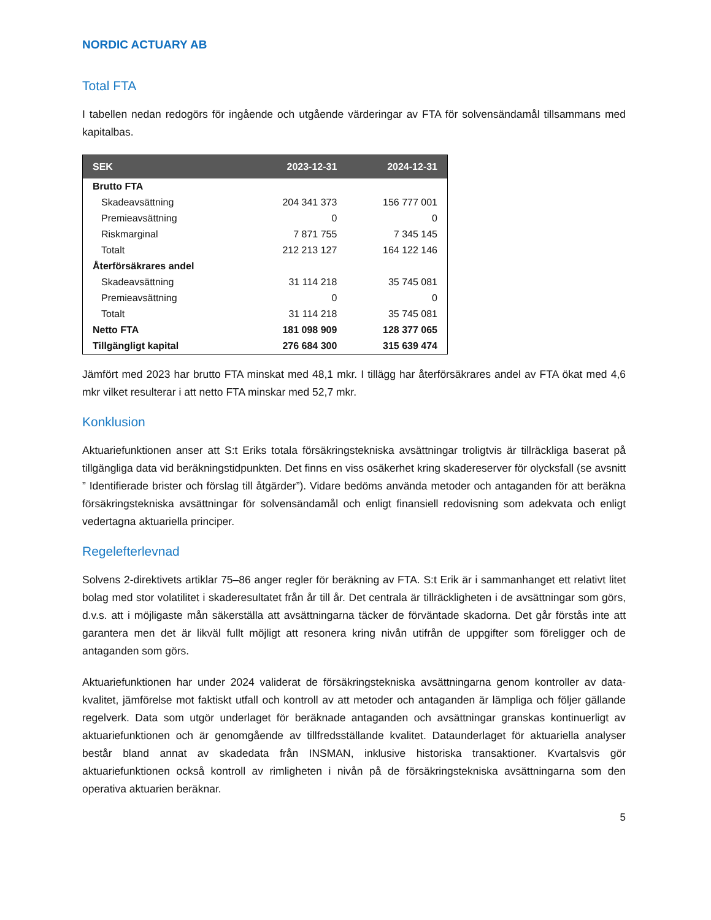NORDIC ACTUARY AB
Total FTA
I tabellen nedan redogörs för ingående och utgående värderingar av FTA för solvensändamål tillsammans med kapitalbas.
| SEK | 2023-12-31 | 2024-12-31 |
| --- | --- | --- |
| Brutto FTA | | |
| Skadeavsättning | 204 341 373 | 156 777 001 |
| Premieavsättning | 0 | 0 |
| Riskmarginal | 7 871 755 | 7 345 145 |
| Totalt | 212 213 127 | 164 122 146 |
| Återförsäkrares andel | | |
| Skadeavsättning | 31 114 218 | 35 745 081 |
| Premieavsättning | 0 | 0 |
| Totalt | 31 114 218 | 35 745 081 |
| Netto FTA | 181 098 909 | 128 377 065 |
| Tillgängligt kapital | 276 684 300 | 315 639 474 |
Jämfört med 2023 har brutto FTA minskat med 48,1 mkr. I tillägg har återförsäkrares andel av FTA ökat med 4,6 mkr vilket resulterar i att netto FTA minskar med 52,7 mkr.
Konklusion
Aktuariefunktionen anser att S:t Eriks totala försäkringstekniska avsättningar troligtvis är tillräckliga baserat på tillgängliga data vid beräkningstidpunkten. Det finns en viss osäkerhet kring skadereserver för olycksfall (se avsnitt ” Identifierade brister och förslag till åtgärder”). Vidare bedöms använda metoder och antaganden för att beräkna försäkringstekniska avsättningar för solvensändamål och enligt finansiell redovisning som adekvata och enligt vedertagna aktuariella principer.
Regelefterlevnad
Solvens 2-direktivets artiklar 75–86 anger regler för beräkning av FTA. S:t Erik är i sammanhanget ett relativt litet bolag med stor volatilitet i skaderesultatet från år till år. Det centrala är tillräckligheten i de avsättningar som görs, d.v.s. att i möjligaste mån säkerställa att avsättningarna täcker de förväntade skadorna. Det går förstås inte att garantera men det är likväl fullt möjligt att resonera kring nivån utifrån de uppgifter som föreligger och de antaganden som görs.
Aktuariefunktionen har under 2024 validerat de försäkringstekniska avsättningarna genom kontroller av data-kvalitet, jämförelse mot faktiskt utfall och kontroll av att metoder och antaganden är lämpliga och följer gällande regelverk. Data som utgör underlaget för beräknade antaganden och avsättningar granskas kontinuerligt av aktuariefunktionen och är genomgående av tillfredsställande kvalitet. Dataunderlaget för aktuariella analyser består bland annat av skadedata från INSMAN, inklusive historiska transaktioner. Kvartalsvis gör aktuariefunktionen också kontroll av rimligheten i nivån på de försäkringstekniska avsättningarna som den operativa aktuarien beräknar.
5